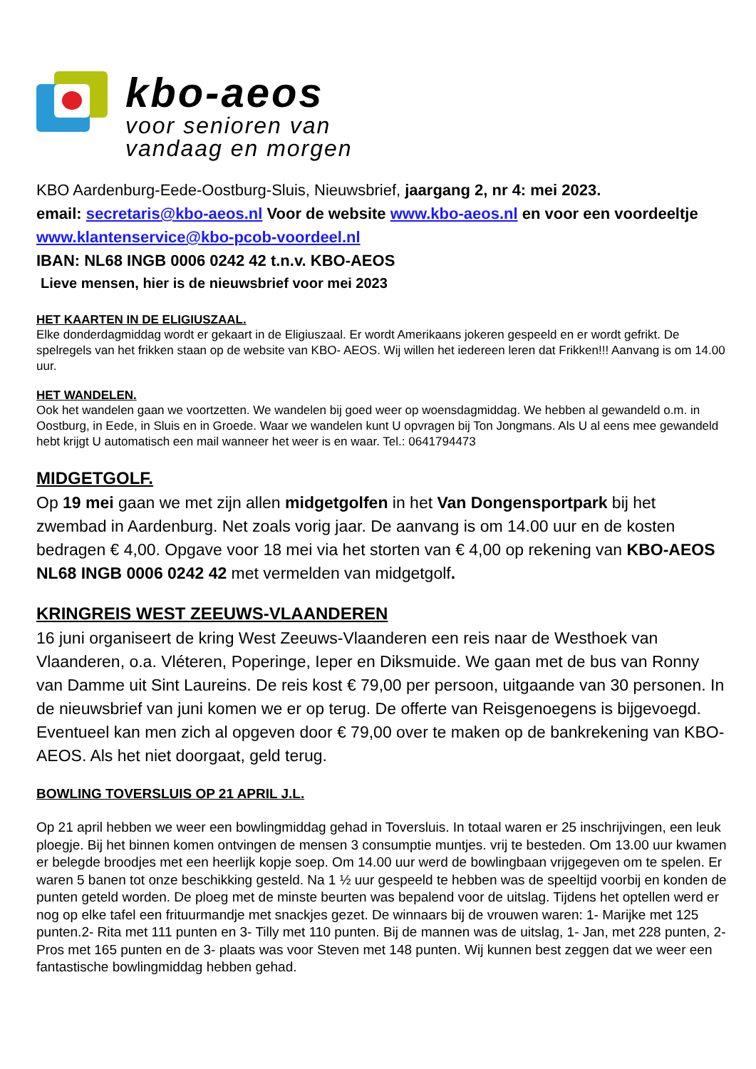kbo-aeos
voor senioren van
vandaag en morgen
KBO Aardenburg-Eede-Oostburg-Sluis, Nieuwsbrief, jaargang 2, nr 4: mei 2023.
email: secretaris@kbo-aeos.nl Voor de website www.kbo-aeos.nl en voor een voordeeltje www.klantenservice@kbo-pcob-voordeel.nl
IBAN: NL68 INGB 0006 0242 42 t.n.v. KBO-AEOS
Lieve mensen, hier is de nieuwsbrief voor mei 2023
HET KAARTEN IN DE ELIGIUSZAAL.
Elke donderdagmiddag wordt er gekaart in de Eligiuszaal. Er wordt Amerikaans jokeren gespeeld en er wordt gefrikt. De spelregels van het frikken staan op de website van KBO- AEOS. Wij willen het iedereen leren dat Frikken!!! Aanvang is om 14.00 uur.
HET WANDELEN.
Ook het wandelen gaan we voortzetten. We wandelen bij goed weer op woensdagmiddag. We hebben al gewandeld o.m. in Oostburg, in Eede, in Sluis en in Groede. Waar we wandelen kunt U opvragen bij Ton Jongmans. Als U al eens mee gewandeld hebt krijgt U automatisch een mail wanneer het weer is en waar. Tel.: 0641794473
MIDGETGOLF.
Op 19 mei gaan we met zijn allen midgetgolfen in het Van Dongensportpark bij het zwembad in Aardenburg. Net zoals vorig jaar. De aanvang is om 14.00 uur en de kosten bedragen € 4,00. Opgave voor 18 mei via het storten van € 4,00 op rekening van KBO-AEOS NL68 INGB 0006 0242 42 met vermelden van midgetgolf.
KRINGREIS WEST ZEEUWS-VLAANDEREN
16 juni organiseert de kring West Zeeuws-Vlaanderen een reis naar de Westhoek van Vlaanderen, o.a. Vléteren, Poperinge, Ieper en Diksmuide. We gaan met de bus van Ronny van Damme uit Sint Laureins. De reis kost € 79,00 per persoon, uitgaande van 30 personen. In de nieuwsbrief van juni komen we er op terug. De offerte van Reisgenoegens is bijgevoegd. Eventueel kan men zich al opgeven door € 79,00 over te maken op de bankrekening van KBO-AEOS. Als het niet doorgaat, geld terug.
BOWLING TOVERSLUIS OP 21 APRIL J.L.
Op 21 april hebben we weer een bowlingmiddag gehad in Toversluis. In totaal waren er 25 inschrijvingen, een leuk ploegje. Bij het binnen komen ontvingen de mensen 3 consumptie muntjes. vrij te besteden. Om 13.00 uur kwamen er belegde broodjes met een heerlijk kopje soep. Om 14.00 uur werd de bowlingbaan vrijgegeven om te spelen. Er waren 5 banen tot onze beschikking gesteld. Na 1 ½ uur gespeeld te hebben was de speeltijd voorbij en konden de punten geteld worden. De ploeg met de minste beurten was bepalend voor de uitslag. Tijdens het optellen werd er nog op elke tafel een frituurmandje met snackjes gezet. De winnaars bij de vrouwen waren: 1- Marijke met 125 punten.2- Rita met 111 punten en 3- Tilly met 110 punten. Bij de mannen was de uitslag, 1- Jan, met 228 punten, 2- Pros met 165 punten en de 3- plaats was voor Steven met 148 punten. Wij kunnen best zeggen dat we weer een fantastische bowlingmiddag hebben gehad.